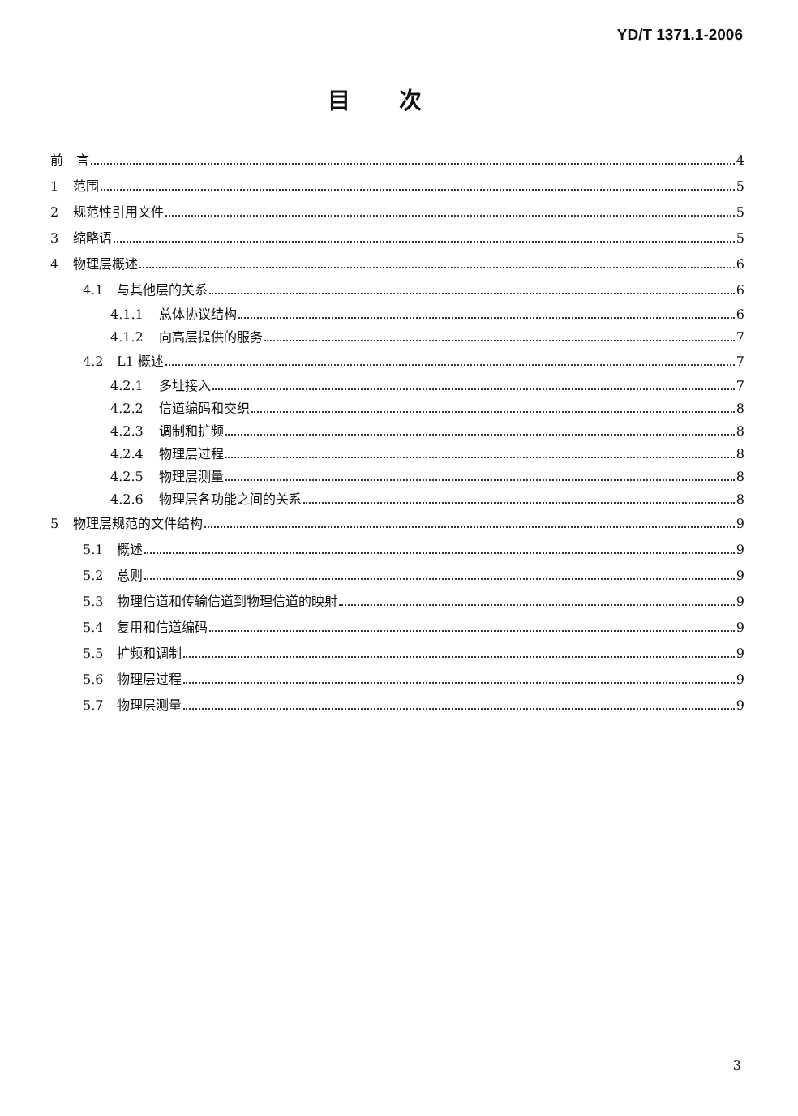YD/T 1371.1-2006
目次
前　言 4
1 范围 5
2 规范性引用文件 5
3 缩略语 5
4 物理层概述 6
4.1 与其他层的关系 6
4.1.1 总体协议结构 6
4.1.2 向高层提供的服务 7
4.2 L1 概述 7
4.2.1 多址接入 7
4.2.2 信道编码和交织 8
4.2.3 调制和扩频 8
4.2.4 物理层过程 8
4.2.5 物理层测量 8
4.2.6 物理层各功能之间的关系 8
5 物理层规范的文件结构 9
5.1 概述 9
5.2 总则 9
5.3 物理信道和传输信道到物理信道的映射 9
5.4 复用和信道编码 9
5.5 扩频和调制 9
5.6 物理层过程 9
5.7 物理层测量 9
3